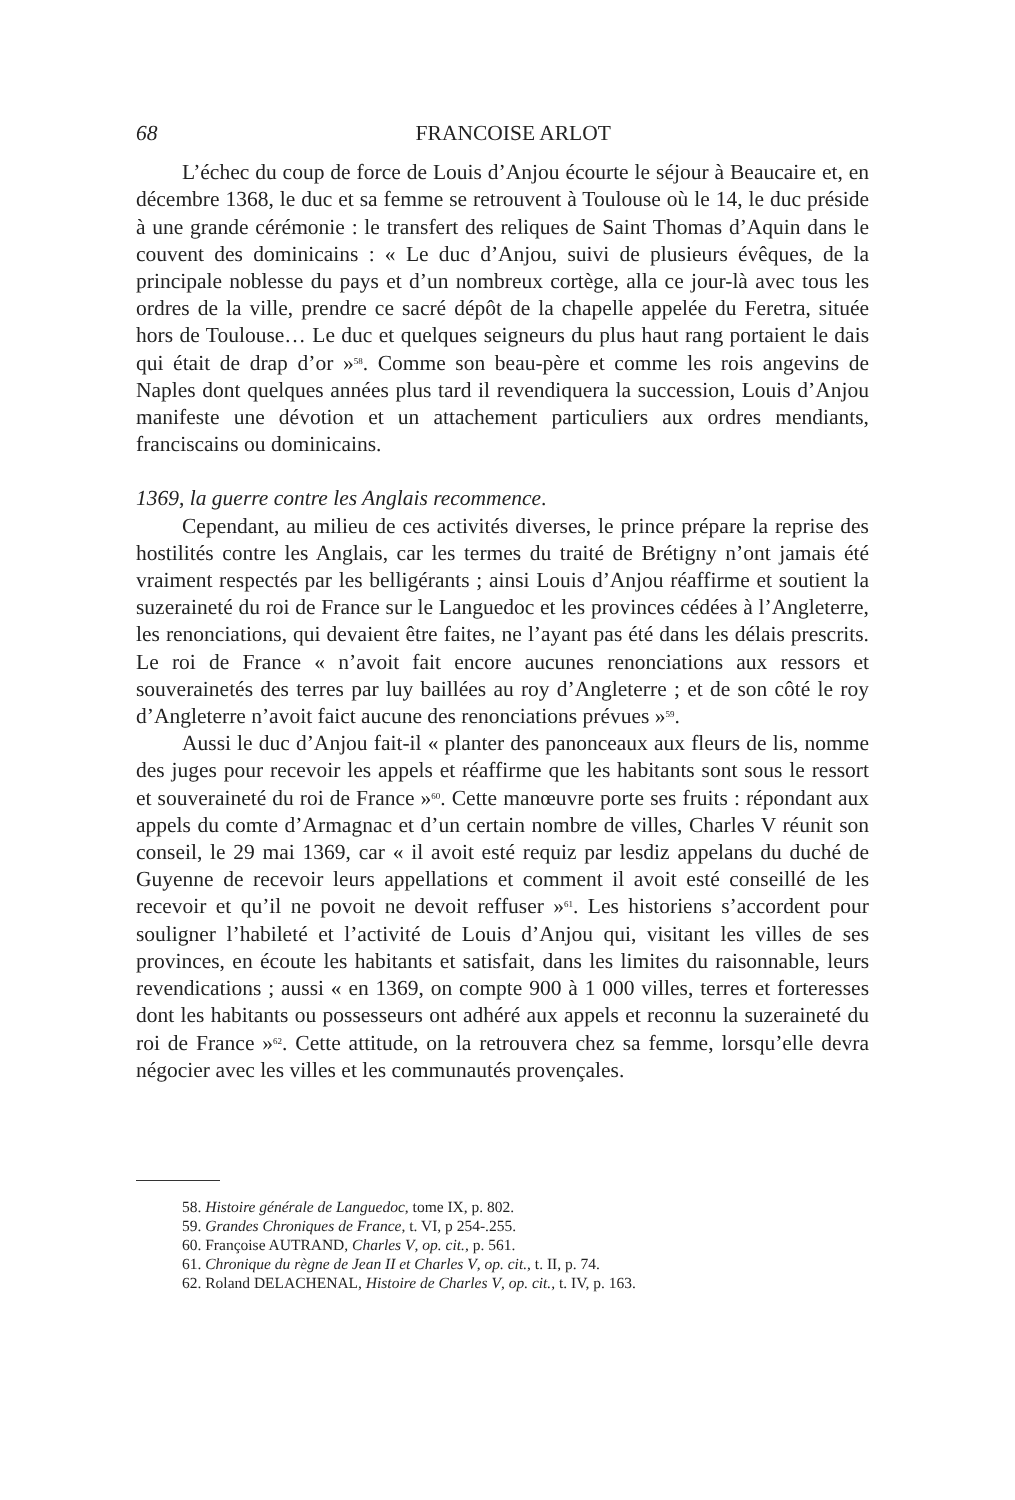68 FRANCOISE ARLOT
L’échec du coup de force de Louis d’Anjou écourte le séjour à Beaucaire et, en décembre 1368, le duc et sa femme se retrouvent à Toulouse où le 14, le duc préside à une grande cérémonie : le transfert des reliques de Saint Thomas d’Aquin dans le couvent des dominicains : « Le duc d’Anjou, suivi de plusieurs évêques, de la principale noblesse du pays et d’un nombreux cortège, alla ce jour-là avec tous les ordres de la ville, prendre ce sacré dépôt de la chapelle appelée du Feretra, située hors de Toulouse… Le duc et quelques seigneurs du plus haut rang portaient le dais qui était de drap d’or »<sup>58</sup>. Comme son beau-père et comme les rois angevins de Naples dont quelques années plus tard il revendiquera la succession, Louis d’Anjou manifeste une dévotion et un attachement particuliers aux ordres mendiants, franciscains ou dominicains.
1369, la guerre contre les Anglais recommence.
Cependant, au milieu de ces activités diverses, le prince prépare la reprise des hostilités contre les Anglais, car les termes du traité de Brétigny n’ont jamais été vraiment respectés par les belligérants ; ainsi Louis d’Anjou réaffirme et soutient la suzeraineté du roi de France sur le Languedoc et les provinces cédées à l’Angleterre, les renonciations, qui devaient être faites, ne l’ayant pas été dans les délais prescrits. Le roi de France « n’avoit fait encore aucunes renonciations aux ressors et souverainetés des terres par luy baillées au roy d’Angleterre ; et de son côté le roy d’Angleterre n’avoit faict aucune des renonciations prévues »<sup>59</sup>.
Aussi le duc d’Anjou fait-il « planter des panonceaux aux fleurs de lis, nomme des juges pour recevoir les appels et réaffirme que les habitants sont sous le ressort et souveraineté du roi de France »<sup>60</sup>. Cette manœuvre porte ses fruits : répondant aux appels du comte d’Armagnac et d’un certain nombre de villes, Charles V réunit son conseil, le 29 mai 1369, car « il avoit esté requiz par lesdiz appelans du duché de Guyenne de recevoir leurs appellations et comment il avoit esté conseillé de les recevoir et qu’il ne povoit ne devoit reffuser »<sup>61</sup>. Les historiens s’accordent pour souligner l’habileté et l’activité de Louis d’Anjou qui, visitant les villes de ses provinces, en écoute les habitants et satisfait, dans les limites du raisonnable, leurs revendications ; aussi « en 1369, on compte 900 à 1 000 villes, terres et forteresses dont les habitants ou possesseurs ont adhéré aux appels et reconnu la suzeraineté du roi de France »<sup>62</sup>. Cette attitude, on la retrouvera chez sa femme, lorsqu’elle devra négocier avec les villes et les communautés provençales.
58. Histoire générale de Languedoc, tome IX, p. 802.
59. Grandes Chroniques de France, t. VI, p 254-.255.
60. Françoise AUTRAND, Charles V, op. cit., p. 561.
61. Chronique du règne de Jean II et Charles V, op. cit., t. II, p. 74.
62. Roland DELACHENAL, Histoire de Charles V, op. cit., t. IV, p. 163.